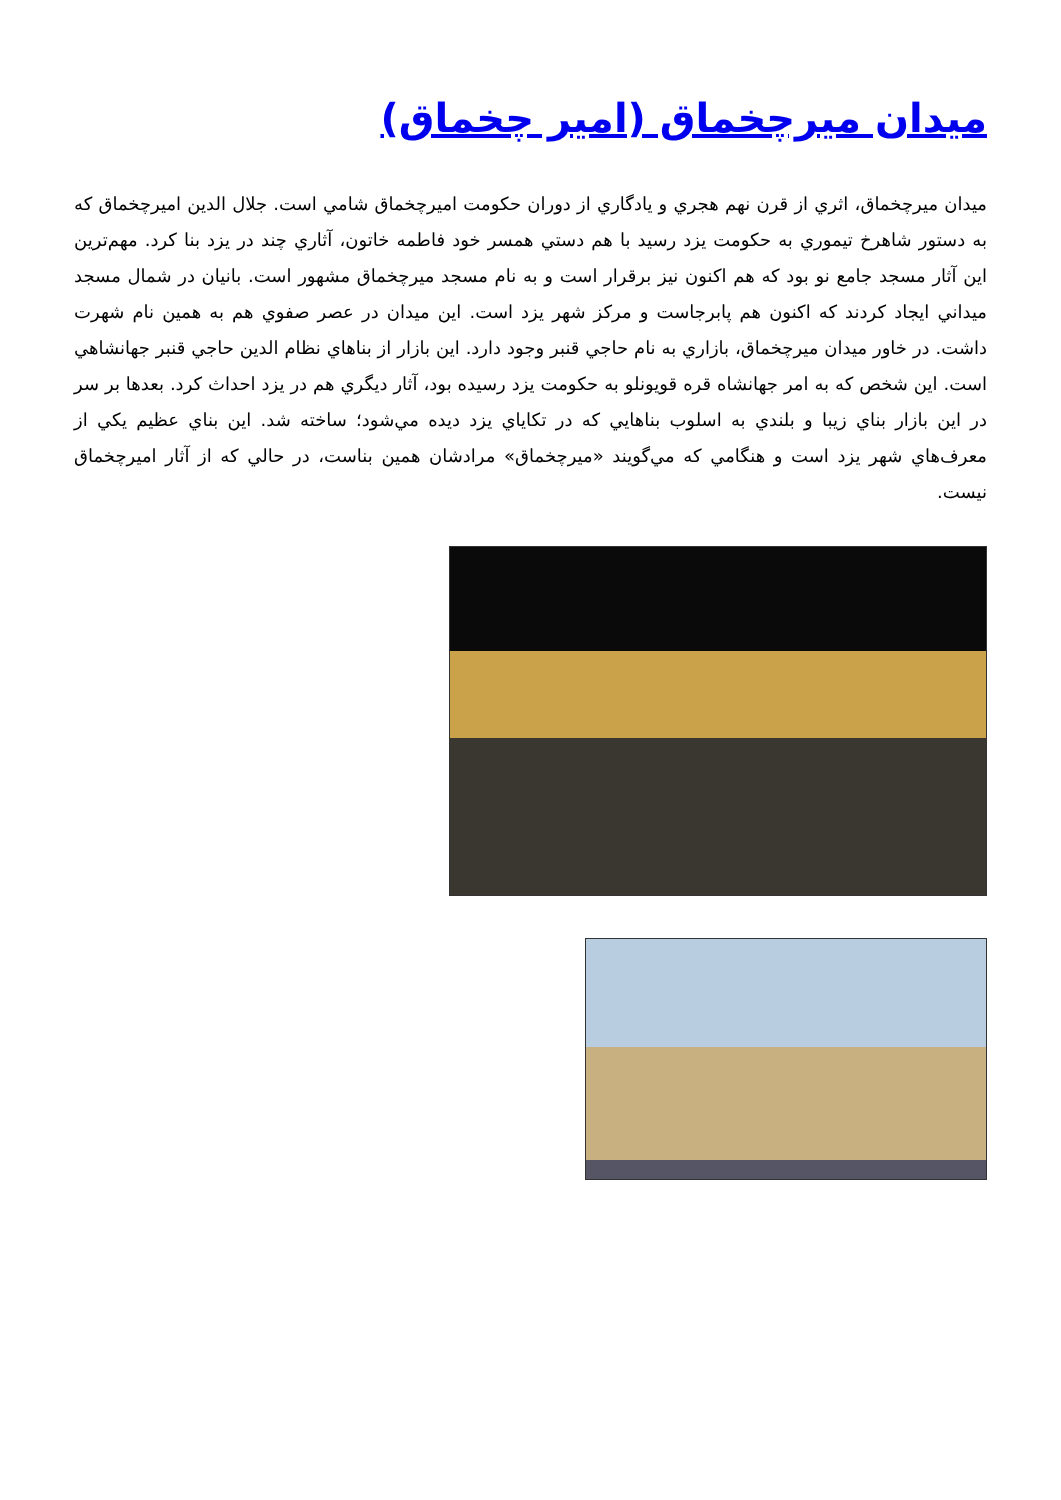ميدان ميرچخماق (امير چخماق)
ميدان ميرچخماق، اثري از قرن نهم هجري و يادگاري از دوران حكومت اميرچخماق شامي است. جلال الدين اميرچخماق كه به دستور شاهرخ تيموري به حكومت يزد رسيد با هم دستي همسر خود فاطمه خاتون، آثاري چند در يزد بنا كرد. مهم‌ترين اين آثار مسجد جامع نو بود كه هم اكنون نيز برقرار است و به نام مسجد ميرچخماق مشهور است. بانيان در شمال مسجد ميداني ايجاد كردند كه اكنون هم پابرجاست و مركز شهر يزد است. اين ميدان در عصر صفوي هم به همين نام شهرت داشت. در خاور ميدان ميرچخماق، بازاري به نام حاجي قنبر وجود دارد. اين بازار از بناهاي نظام الدين حاجي قنبر جهانشاهي است. اين شخص كه به امر جهانشاه قره قويونلو به حكومت يزد رسيده بود، آثار ديگري هم در يزد احداث كرد. بعدها بر سر در اين بازار بناي زيبا و بلندي به اسلوب بناهايي كه در تكاياي يزد ديده مي‌شود؛ ساخته شد. اين بناي عظيم يكي از معرف‌هاي شهر يزد است و هنگامي كه مي‌گويند «ميرچخماق» مرادشان همين بناست، در حالي كه از آثار اميرچخماق نيست.